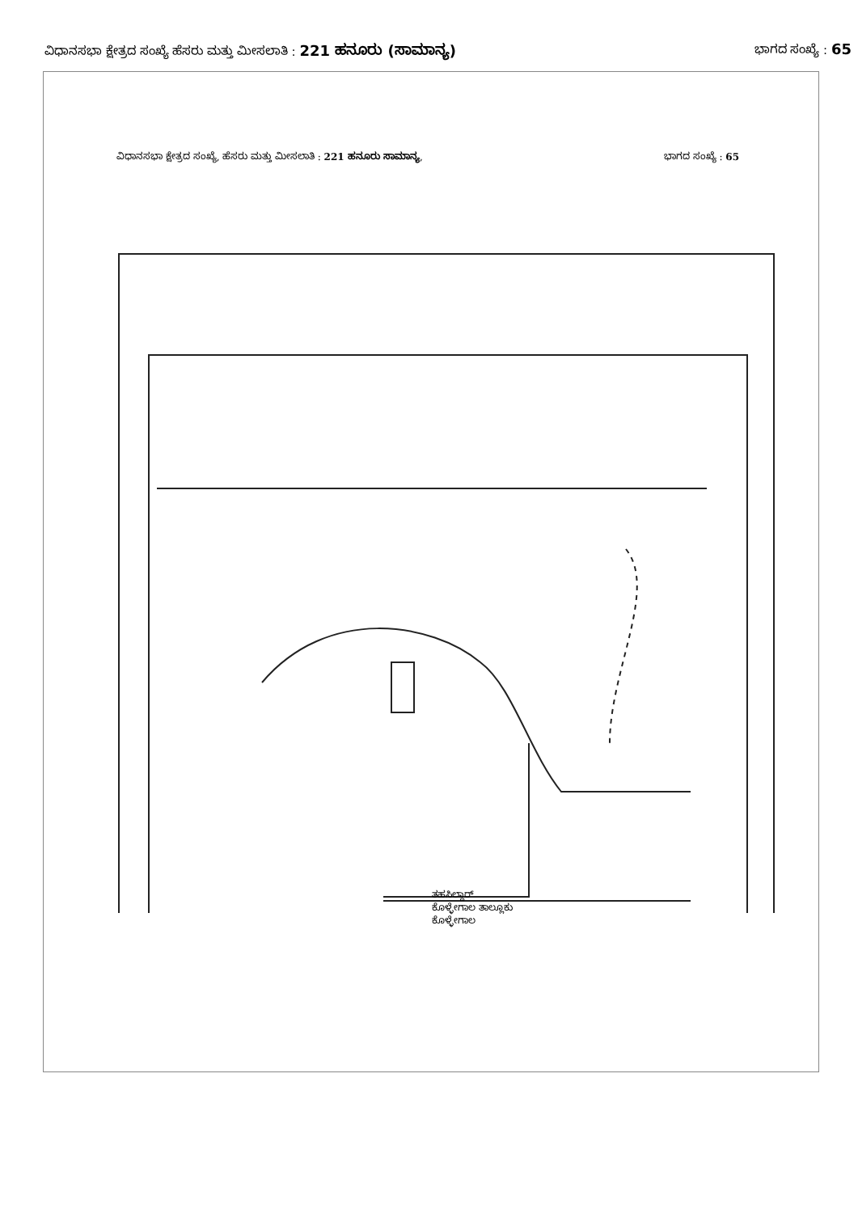ವಿಧಾನಸಭಾ ಕ್ಷೇತ್ರದ ಸಂಖ್ಯೆ ಹೆಸರು ಮತ್ತು ಮೀಸಲಾತಿ : 221 ಹನೂರು (ಸಾಮಾನ್ಯ)
ಭಾಗದ ಸಂಖ್ಯೆ : 65
ವಿಧಾನಸಭಾ ಕ್ಷೇತ್ರದ ಸಂಖ್ಯೆ, ಹೆಸರು ಮತ್ತು ಮೀಸಲಾತಿ : 221 ಹನೂರು ಸಾಮಾನ್ಯ,
ಭಾಗದ ಸಂಖ್ಯೆ : 65
ತಹಸಿಲ್ದಾರ್
ಕೊಳ್ಳೇಗಾಲ ತಾಲ್ಲೂಕು
ಕೊಳ್ಳೇಗಾಲ